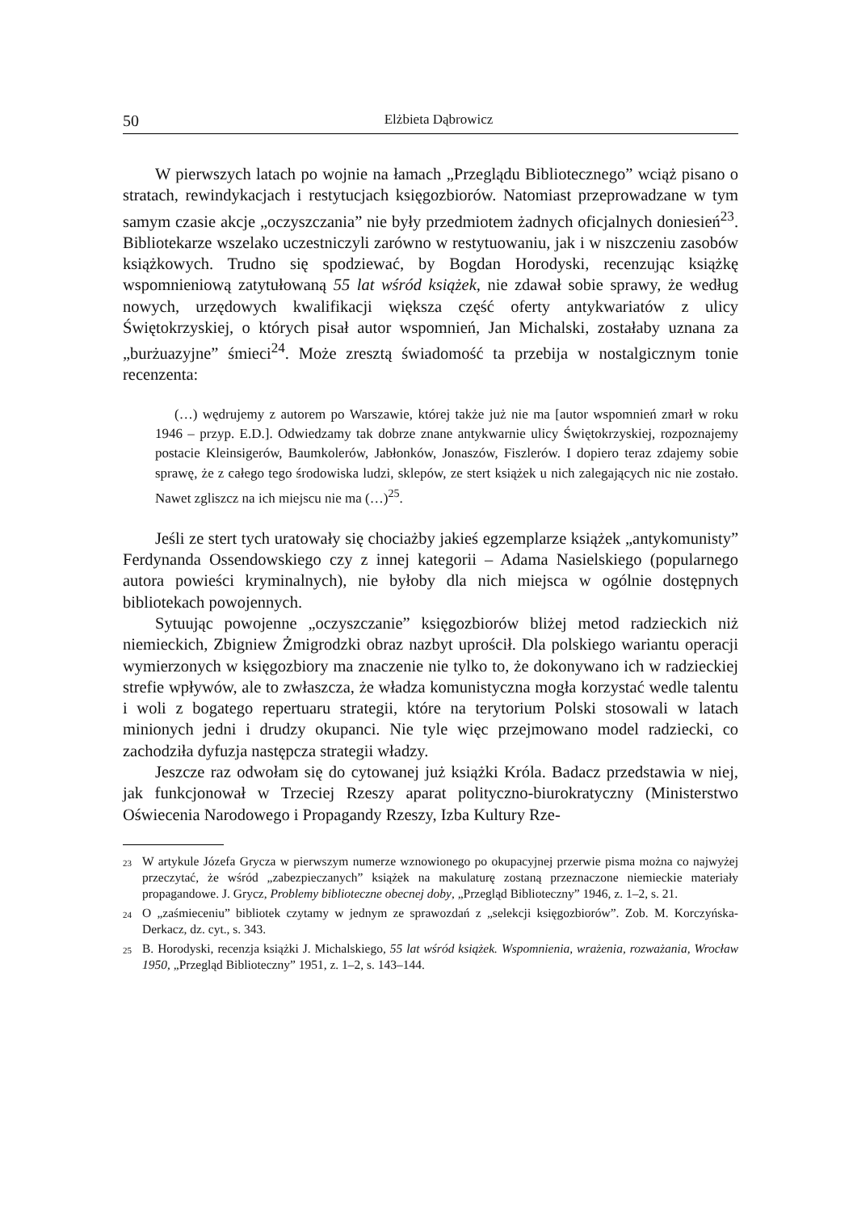50 Elżbieta Dąbrowicz
W pierwszych latach po wojnie na łamach „Przeglądu Bibliotecznego” wciąż pisano o stratach, rewindykacjach i restytucjach księgozbiorów. Natomiast przeprowadzane w tym samym czasie akcje „oczyszczania” nie były przedmiotem żadnych oficjalnych doniesień<sup>23</sup>. Bibliotekarze wszelako uczestniczyli zarówno w restytuowaniu, jak i w niszczeniu zasobów książkowych. Trudno się spodziewać, by Bogdan Horodyski, recenzując książkę wspomnieniową zatytułowaną 55 lat wśród książek, nie zdawał sobie sprawy, że według nowych, urzędowych kwalifikacji większa część oferty antykwariatów z ulicy Świętokrzyskiej, o których pisał autor wspomnień, Jan Michalski, zostałaby uznana za „burżuazyjne” śmieci<sup>24</sup>. Może zresztą świadomość ta przebija w nostalgicznym tonie recenzenta:
(…) wędrujemy z autorem po Warszawie, której także już nie ma [autor wspomnień zmarł w roku 1946 – przyp. E.D.]. Odwiedzamy tak dobrze znane antykwarnie ulicy Świętokrzyskiej, rozpoznajemy postacie Kleinsigerów, Baumkolerów, Jabłonków, Jonaszów, Fiszlerów. I dopiero teraz zdajemy sobie sprawę, że z całego tego środowiska ludzi, sklepów, ze stert książek u nich zalegających nic nie zostało. Nawet zgliszcz na ich miejscu nie ma (…)<sup>25</sup>.
Jeśli ze stert tych uratowały się chociażby jakieś egzemplarze książek „antykomunisty” Ferdynanda Ossendowskiego czy z innej kategorii – Adama Nasielskiego (popularnego autora powieści kryminalnych), nie byłoby dla nich miejsca w ogólnie dostępnych bibliotekach powojennych.
Sytuując powojenne „oczyszczanie” księgozbiorów bliżej metod radzieckich niż niemieckich, Zbigniew Żmigrodzki obraz nazbyt uprościł. Dla polskiego wariantu operacji wymierzonych w księgozbiory ma znaczenie nie tylko to, że dokonywano ich w radzieckiej strefie wpływów, ale to zwłaszcza, że władza komunistyczna mogła korzystać wedle talentu i woli z bogatego repertuaru strategii, które na terytorium Polski stosowali w latach minionych jedni i drudzy okupanci. Nie tyle więc przejmowano model radziecki, co zachodziła dyfuzja następcza strategii władzy.
Jeszcze raz odwołam się do cytowanej już książki Króla. Badacz przedstawia w niej, jak funkcjonował w Trzeciej Rzeszy aparat polityczno-biurokratyczny (Ministerstwo Oświecenia Narodowego i Propagandy Rzeszy, Izba Kultury Rze-
<sup>23</sup> W artykule Józefa Grycza w pierwszym numerze wznowionego po okupacyjnej przerwie pisma można co najwyżej przeczytać, że wśród „zabezpieczanych” książek na makulaturę zostaną przeznaczone niemieckie materiały propagandowe. J. Grycz, Problemy biblioteczne obecnej doby, „Przegląd Biblioteczny” 1946, z. 1–2, s. 21.
<sup>24</sup> O „zaśmieceniu” bibliotek czytamy w jednym ze sprawozdań z „selekcji księgozbiorów”. Zob. M. Korczyńska-Derkacz, dz. cyt., s. 343.
<sup>25</sup> B. Horodyski, recenzja książki J. Michalskiego, 55 lat wśród książek. Wspomnienia, wrażenia, rozważania, Wrocław 1950, „Przegląd Biblioteczny” 1951, z. 1–2, s. 143–144.